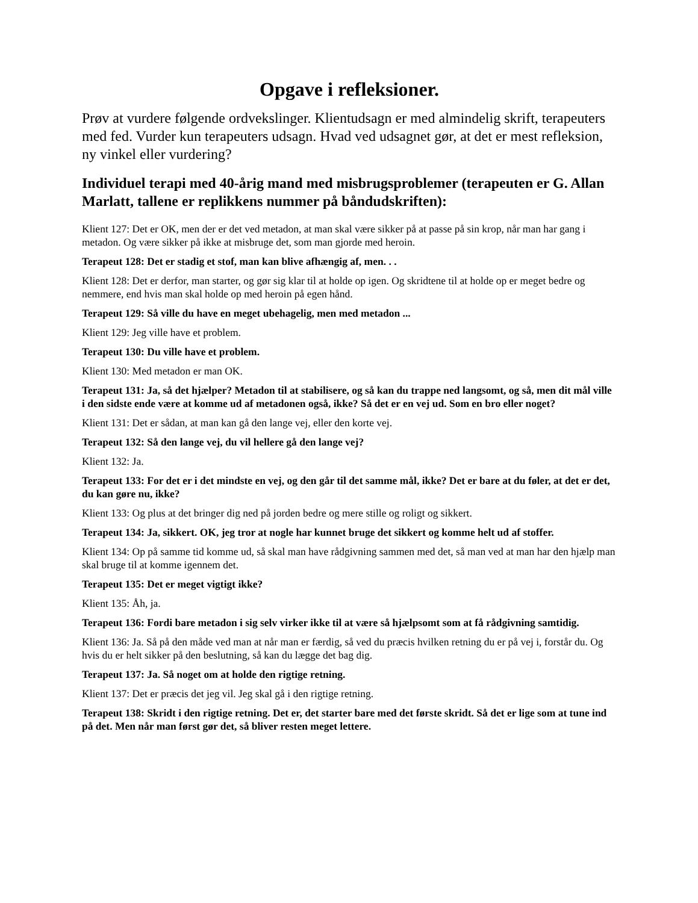Opgave i refleksioner.
Prøv at vurdere følgende ordvekslinger. Klientudsagn er med almindelig skrift, terapeuters med fed. Vurder kun terapeuters udsagn. Hvad ved udsagnet gør, at det er mest refleksion, ny vinkel eller vurdering?
Individuel terapi med 40-årig mand med misbrugsproblemer (terapeuten er G. Allan Marlatt, tallene er replikkens nummer på båndudskriften):
Klient 127: Det er OK, men der er det ved metadon, at man skal være sikker på at passe på sin krop, når man har gang i metadon. Og være sikker på ikke at misbruge det, som man gjorde med heroin.
Terapeut 128: Det er stadig et stof, man kan blive afhængig af, men. . .
Klient 128: Det er derfor, man starter, og gør sig klar til at holde op igen. Og skridtene til at holde op er meget bedre og nemmere, end hvis man skal holde op med heroin på egen hånd.
Terapeut 129: Så ville du have en meget ubehagelig, men med metadon ...
Klient 129: Jeg ville have et problem.
Terapeut 130: Du ville have et problem.
Klient 130: Med metadon er man OK.
Terapeut 131: Ja, så det hjælper? Metadon til at stabilisere, og så kan du trappe ned langsomt, og så, men dit mål ville i den sidste ende være at komme ud af metadonen også, ikke? Så det er en vej ud. Som en bro eller noget?
Klient 131: Det er sådan, at man kan gå den lange vej, eller den korte vej.
Terapeut 132: Så den lange vej, du vil hellere gå den lange vej?
Klient 132: Ja.
Terapeut 133: For det er i det mindste en vej, og den går til det samme mål, ikke? Det er bare at du føler, at det er det, du kan gøre nu, ikke?
Klient 133: Og plus at det bringer dig ned på jorden bedre og mere stille og roligt og sikkert.
Terapeut 134: Ja, sikkert. OK, jeg tror at nogle har kunnet bruge det sikkert og komme helt ud af stoffer.
Klient 134: Op på samme tid komme ud, så skal man have rådgivning sammen med det, så man ved at man har den hjælp man skal bruge til at komme igennem det.
Terapeut 135: Det er meget vigtigt ikke?
Klient 135: Åh, ja.
Terapeut 136: Fordi bare metadon i sig selv virker ikke til at være så hjælpsomt som at få rådgivning samtidig.
Klient 136: Ja. Så på den måde ved man at når man er færdig, så ved du præcis hvilken retning du er på vej i, forstår du. Og hvis du er helt sikker på den beslutning, så kan du lægge det bag dig.
Terapeut 137: Ja. Så noget om at holde den rigtige retning.
Klient 137: Det er præcis det jeg vil. Jeg skal gå i den rigtige retning.
Terapeut 138: Skridt i den rigtige retning. Det er, det starter bare med det første skridt. Så det er lige som at tune ind på det. Men når man først gør det, så bliver resten meget lettere.